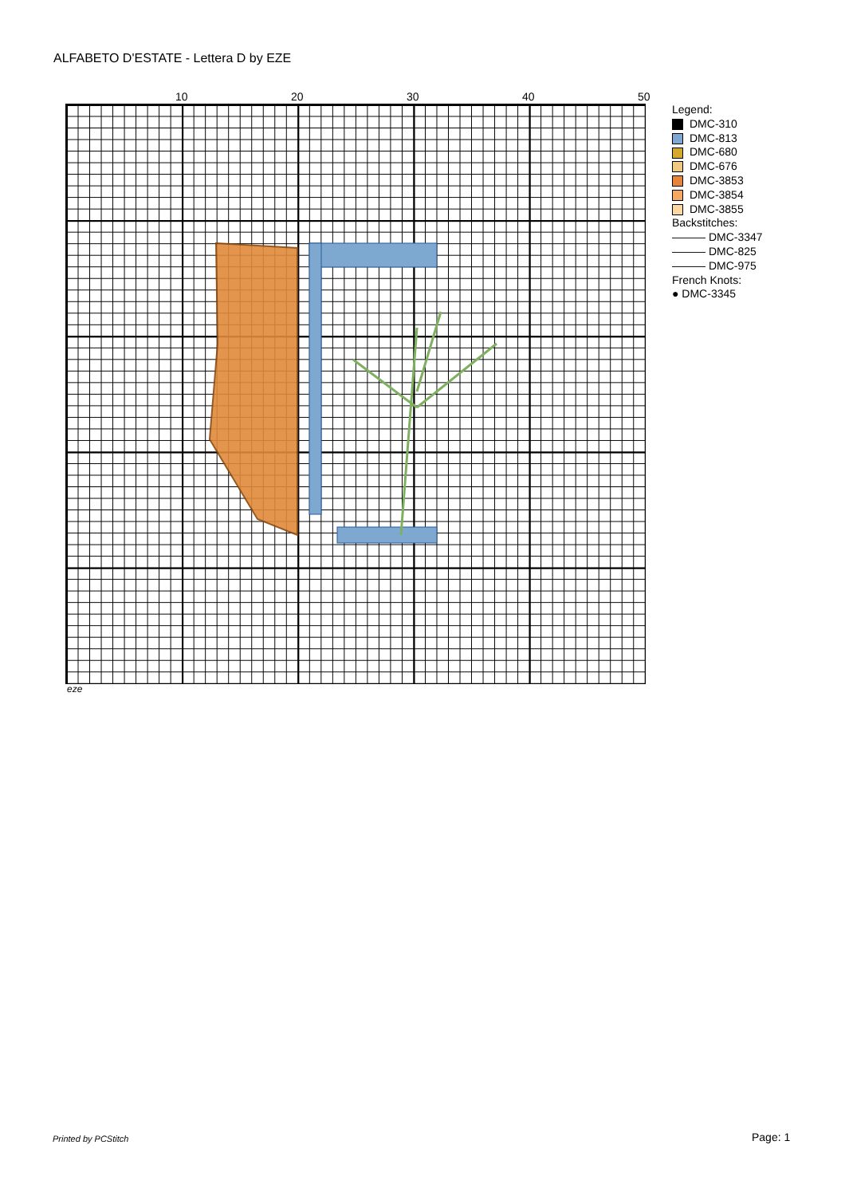ALFABETO D'ESTATE - Lettera D by EZE
10 20 30 40 50
Legend:
DMC-310
DMC-813
DMC-680
DMC-676
DMC-3853
DMC-3854
DMC-3855
Backstitches:
――― DMC-3347
――― DMC-825
――― DMC-975
French Knots:
● DMC-3345
eze
Printed by PCStitch Page: 1